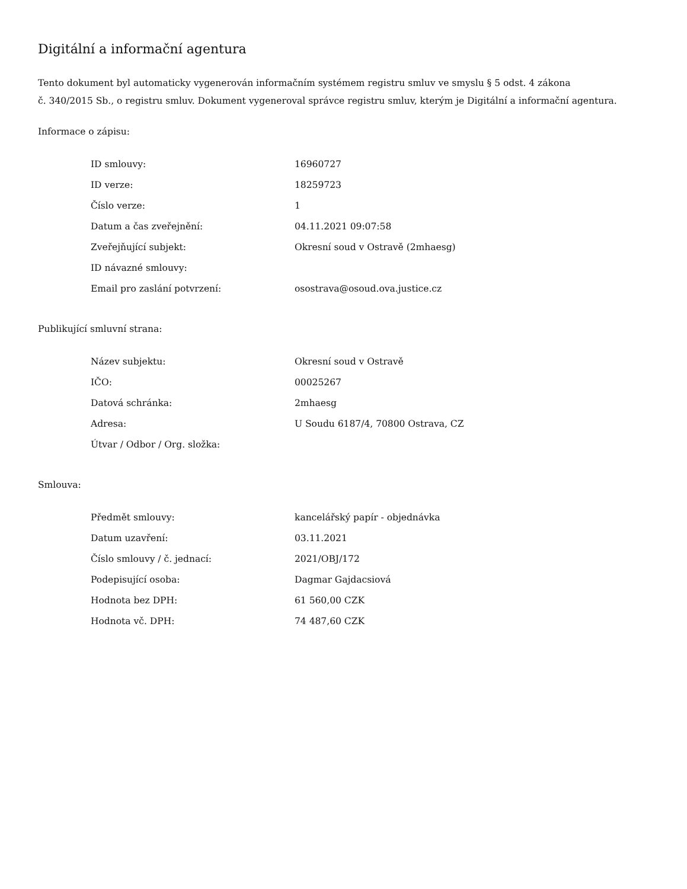Digitální a informační agentura
Tento dokument byl automaticky vygenerován informačním systémem registru smluv ve smyslu § 5 odst. 4 zákona
č. 340/2015 Sb., o registru smluv. Dokument vygeneroval správce registru smluv, kterým je Digitální a informační agentura.
Informace o zápisu:
| ID smlouvy: | 16960727 |
| ID verze: | 18259723 |
| Číslo verze: | 1 |
| Datum a čas zveřejnění: | 04.11.2021 09:07:58 |
| Zveřejňující subjekt: | Okresní soud v Ostravě (2mhaesg) |
| ID návazné smlouvy: | |
| Email pro zaslání potvrzení: | osostrava@osoud.ova.justice.cz |
Publikující smluvní strana:
| Název subjektu: | Okresní soud v Ostravě |
| IČO: | 00025267 |
| Datová schránka: | 2mhaesg |
| Adresa: | U Soudu 6187/4, 70800 Ostrava, CZ |
| Útvar / Odbor / Org. složka: | |
Smlouva:
| Předmět smlouvy: | kancelářský papír - objednávka |
| Datum uzavření: | 03.11.2021 |
| Číslo smlouvy / č. jednací: | 2021/OBJ/172 |
| Podepisující osoba: | Dagmar Gajdacsiová |
| Hodnota bez DPH: | 61 560,00 CZK |
| Hodnota vč. DPH: | 74 487,60 CZK |